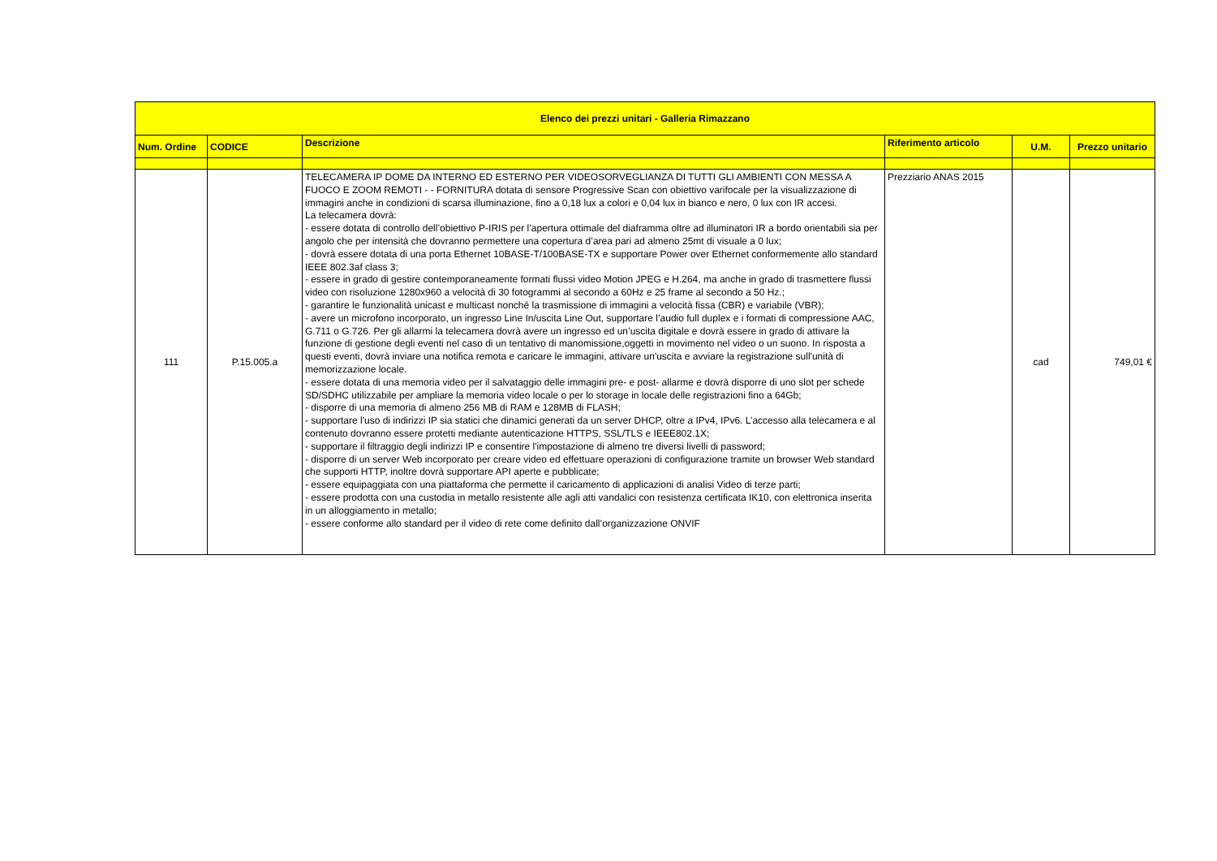| Elenco dei prezzi unitari - Galleria Rimazzano | | | | | |
| --- | --- | --- | --- | --- | --- |
| Num. Ordine | CODICE | Descrizione | Riferimento articolo | U.M. | Prezzo unitario |
| 111 | P.15.005.a | TELECAMERA IP DOME DA INTERNO ED ESTERNO PER VIDEOSORVEGLIANZA DI TUTTI GLI AMBIENTI CON MESSA A FUOCO E ZOOM REMOTI - - FORNITURA dotata di sensore Progressive Scan con obiettivo varifocale per la visualizzazione di immagini anche in condizioni di scarsa illuminazione, fino a 0,18 lux a colori e 0,04 lux in bianco e nero, 0 lux con IR accesi. La telecamera dovrà: - essere dotata di controllo dell’obiettivo P-IRIS per l’apertura ottimale del diaframma oltre ad illuminatori IR a bordo orientabili sia per angolo che per intensità che dovranno permettere una copertura d’area pari ad almeno 25mt di visuale a 0 lux; - dovrà essere dotata di una porta Ethernet 10BASE-T/100BASE-TX e supportare Power over Ethernet conformemente allo standard IEEE 802.3af class 3; - essere in grado di gestire contemporaneamente formati flussi video Motion JPEG e H.264, ma anche in grado di trasmettere flussi video con risoluzione 1280x960 a velocità di 30 fotogrammi al secondo a 60Hz e 25 frame al secondo a 50 Hz.; - garantire le funzionalità unicast e multicast nonché la trasmissione di immagini a velocità fissa (CBR) e variabile (VBR); - avere un microfono incorporato, un ingresso Line In/uscita Line Out, supportare l’audio full duplex e i formati di compressione AAC, G.711 o G.726. Per gli allarmi la telecamera dovrà avere un ingresso ed un’uscita digitale e dovrà essere in grado di attivare la funzione di gestione degli eventi nel caso di un tentativo di manomissione,oggetti in movimento nel video o un suono. In risposta a questi eventi, dovrà inviare una notifica remota e caricare le immagini, attivare un'uscita e avviare la registrazione sull'unità di memorizzazione locale. - essere dotata di una memoria video per il salvataggio delle immagini pre- e post- allarme e dovrà disporre di uno slot per schede SD/SDHC utilizzabile per ampliare la memoria video locale o per lo storage in locale delle registrazioni fino a 64Gb; - disporre di una memoria di almeno 256 MB di RAM e 128MB di FLASH; - supportare l'uso di indirizzi IP sia statici che dinamici generati da un server DHCP, oltre a IPv4, IPv6. L’accesso alla telecamera e al contenuto dovranno essere protetti mediante autenticazione HTTPS, SSL/TLS e IEEE802.1X; - supportare il filtraggio degli indirizzi IP e consentire l'impostazione di almeno tre diversi livelli di password; - disporre di un server Web incorporato per creare video ed effettuare operazioni di configurazione tramite un browser Web standard che supporti HTTP, inoltre dovrà supportare API aperte e pubblicate; - essere equipaggiata con una piattaforma che permette il caricamento di applicazioni di analisi Video di terze parti; - essere prodotta con una custodia in metallo resistente alle agli atti vandalici con resistenza certificata IK10, con elettronica inserita in un alloggiamento in metallo; - essere conforme allo standard per il video di rete come definito dall’organizzazione ONVIF | Prezziario ANAS 2015 | cad | 749,01 € |